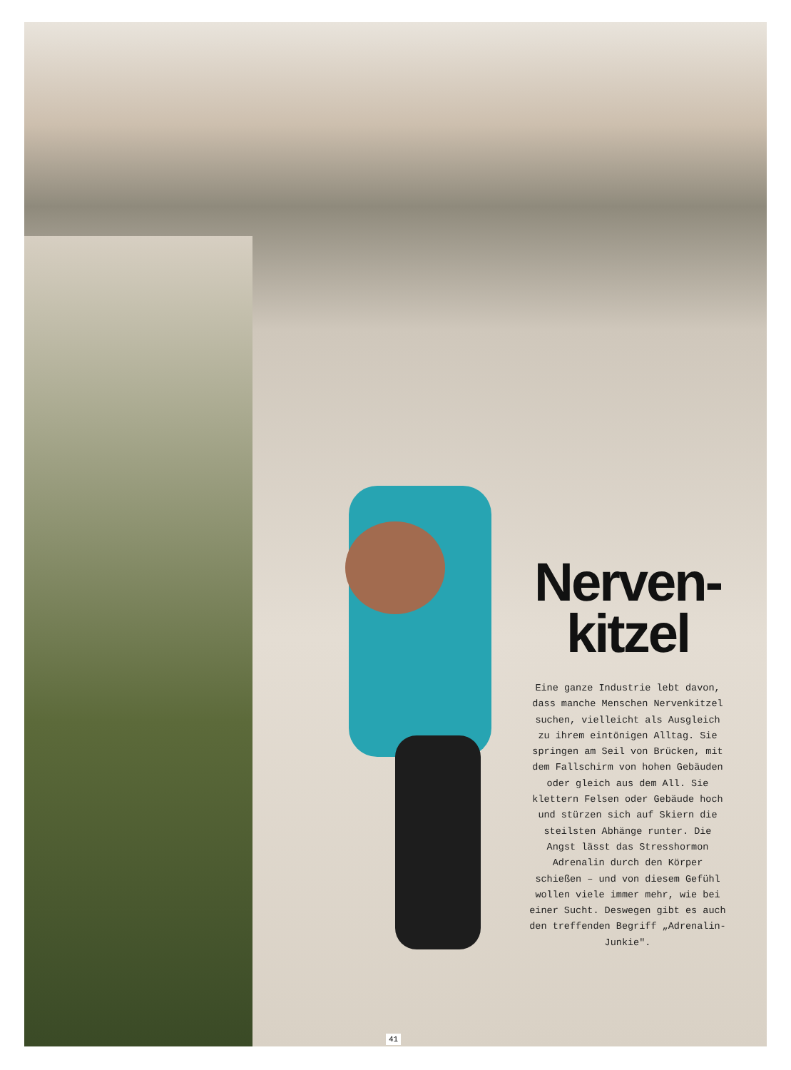Nerven-
kitzel
Eine ganze Industrie lebt davon, dass manche Menschen Nervenkitzel suchen, vielleicht als Ausgleich zu ihrem eintönigen Alltag. Sie springen am Seil von Brücken, mit dem Fallschirm von hohen Gebäuden oder gleich aus dem All. Sie klettern Felsen oder Gebäude hoch und stürzen sich auf Skiern die steilsten Abhänge runter. Die Angst lässt das Stresshormon Adrenalin durch den Körper schießen – und von diesem Gefühl wollen viele immer mehr, wie bei einer Sucht. Deswegen gibt es auch den treffenden Begriff „Adrenalin-Junkie".
41